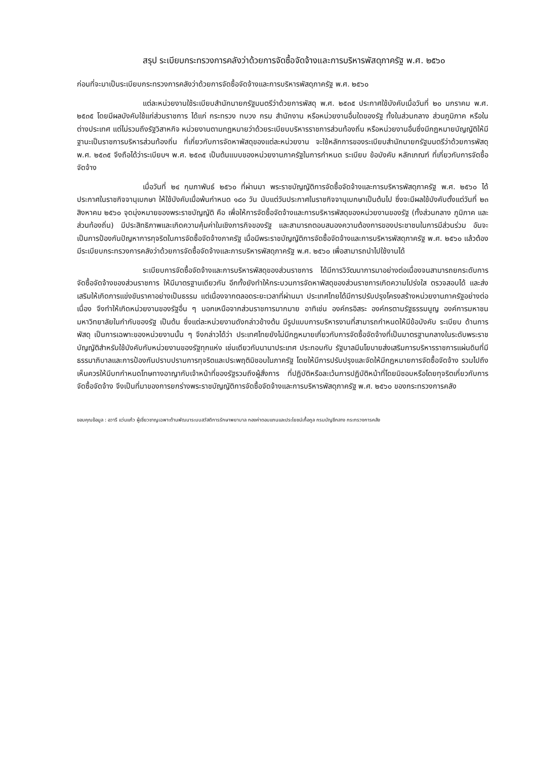สรุป ระเบียบกระทรวงการคลังว่าด้วยการจัดซื้อจัดจ้างและการบริหารพัสดุภาครัฐ พ.ศ. ๒๕๖๐
ก่อนที่จะมาเป็นระเบียบกระทรวงการคลังว่าด้วยการจัดซื้อจัดจ้างและการบริหารพัสดุภาครัฐ พ.ศ. ๒๕๖๐
แต่ละหน่วยงานใช้ระเบียบสำนักนายกรัฐมนตรีว่าด้วยการพัสดุ พ.ศ. ๒๕๓๕ ประกาศใช้บังคับเมื่อวันที่ ๒๐ มกราคม พ.ศ. ๒๕๓๕ โดยมีผลบังคับใช้แก่ส่วนราชการ ได้แก่ กระทรวง ทบวง กรม สำนักงาน หรือหน่วยงานอื่นใดของรัฐ ทั้งในส่วนกลาง ส่วนภูมิภาค หรือในต่างประเทศ แต่ไม่รวมถึงรัฐวิสาหกิจ หน่วยงานตามกฎหมายว่าด้วยระเบียบบริหารราชการส่วนท้องถิ่น หรือหน่วยงานอื่นซึ่งมีกฎหมายบัญญัติให้มีฐานะเป็นราชการบริหารส่วนท้องถิ่น ที่เกี่ยวกับการจัดหาพัสดุของแต่ละหน่วยงาน จะใช้หลักการของระเบียบสำนักนายกรัฐมนตรีว่าด้วยการพัสดุ พ.ศ. ๒๕๓๕ จึงถือได้ว่าระเบียบฯ พ.ศ. ๒๕๓๕ เป็นต้นแบบของหน่วยงานภาครัฐในการกำหนด ระเบียบ ข้อบังคับ หลักเกณฑ์ ที่เกี่ยวกับการจัดซื้อจัดจ้าง
เมื่อวันที่ ๒๔ กุมภาพันธ์ ๒๕๖๐ ที่ผ่านมา พระราชบัญญัติการจัดซื้อจัดจ้างและการบริหารพัสดุภาครัฐ พ.ศ. ๒๕๖๐ ได้ประกาศในราชกิจจานุเบกษา ให้ใช้บังคับเมื่อพ้นกำหนด ๑๘๐ วัน นับแต่วันประกาศในราชกิจจานุเบกษาเป็นต้นไป ซึ่งจะมีผลใช้บังคับตั้งแต่วันที่ ๒๓ สิงหาคม ๒๕๖๐ จุดมุ่งหมายของพระราชบัญญัติ คือ เพื่อให้การจัดซื้อจัดจ้างและการบริหารพัสดุของหน่วยงานของรัฐ (ทั้งส่วนกลาง ภูมิภาค และส่วนท้องถิ่น) มีประสิทธิภาพและเกิดความคุ้มค่าในเชิงภารกิจของรัฐ และสามารถตอบสนองความต้องการของประชาชนในการมีส่วนร่วม อันจะเป็นการป้องกันปัญหาการทุจริตในการจัดซื้อจัดจ้างภาครัฐ เมื่อมีพระราชบัญญัติการจัดซื้อจัดจ้างและการบริหารพัสดุภาครัฐ พ.ศ. ๒๕๖๐ แล้วต้องมีระเบียบกระทรวงการคลังว่าด้วยการจัดซื้อจัดจ้างและการบริหารพัสดุภาครัฐ พ.ศ. ๒๕๖๐ เพื่อสามารถนำไปใช้งานได้
ระเบียบการจัดซื้อจัดจ้างและการบริหารพัสดุของส่วนราชการ ได้มีการวิวัฒนาการมาอย่างต่อเนื่องจนสามารถยกระดับการจัดซื้อจัดจ้างของส่วนราชการ ให้มีมาตรฐานเดียวกัน อีกทั้งยังทำให้กระบวนการจัดหาพัสดุของส่วนราชการเกิดความโปร่งใส ตรวจสอบได้ และส่งเสริมให้เกิดการแข่งขันราคาอย่างเป็นธรรม แต่เนื่องจากตลอดระยะเวลาที่ผ่านมา ประเทศไทยได้มีการปรับปรุงโครงสร้างหน่วยงานภาครัฐอย่างต่อเนื่อง จึงทำให้เกิดหน่วยงานของรัฐอื่น ๆ นอกเหนือจากส่วนราชการมากมาย อาทิเช่น องค์กรอิสระ องค์กรตามรัฐธรรมนูญ องค์การมหาชน มหาวิทยาลัยในกำกับของรัฐ เป็นต้น ซึ่งแต่ละหน่วยงานดังกล่าวข้างต้น มีรูปแบบการบริหารงานที่สามารถกำหนดให้มีข้อบังคับ ระเบียบ ด้านการพัสดุ เป็นการเฉพาะของหน่วยงานนั้น ๆ จึงกล่าวได้ว่า ประเทศไทยยังไม่มีกฎหมายเกี่ยวกับการจัดซื้อจัดจ้างที่เป็นมาตรฐานกลางในระดับพระราชบัญญัติสำหรับใช้บังคับกับหน่วยงานของรัฐทุกแห่ง เช่นเดียวกับนานาประเทศ ประกอบกับ รัฐบาลมีนโยบายส่งเสริมการบริหารราชการแผ่นดินที่มีธรรมาภิบาลและการป้องกันปราบปรามการทุจริตและประพฤติมิชอบในภาครัฐ โดยให้มีการปรับปรุงและจัดให้มีกฎหมายการจัดซื้อจัดจ้าง รวมไปถึงเห็นควรให้มีบทกำหนดโทษทางอาญากับเจ้าหน้าที่ของรัฐรวมถึงผู้สั่งการ ที่ปฏิบัติหรือละเว้นการปฏิบัติหน้าที่โดยมิชอบหรือโดยทุจริตเกี่ยวกับการจัดซื้อจัดจ้าง จึงเป็นที่มาของการยกร่างพระราชบัญญัติการจัดซื้อจัดจ้างและการบริหารพัสดุภาครัฐ พ.ศ. ๒๕๖๐ ของกระทรวงการคลัง
ขอบคุณข้อมูล : อวารี แว่นแก้ว ผู้เชี่ยวชาญเฉพาะด้านพัฒนาระบบสวัสดิการรักษาพยาบาล กองค่าตอบแทนและประโยชน์เกื้อกูล กรมบัญชีกลาง กระทรวงการคลัง